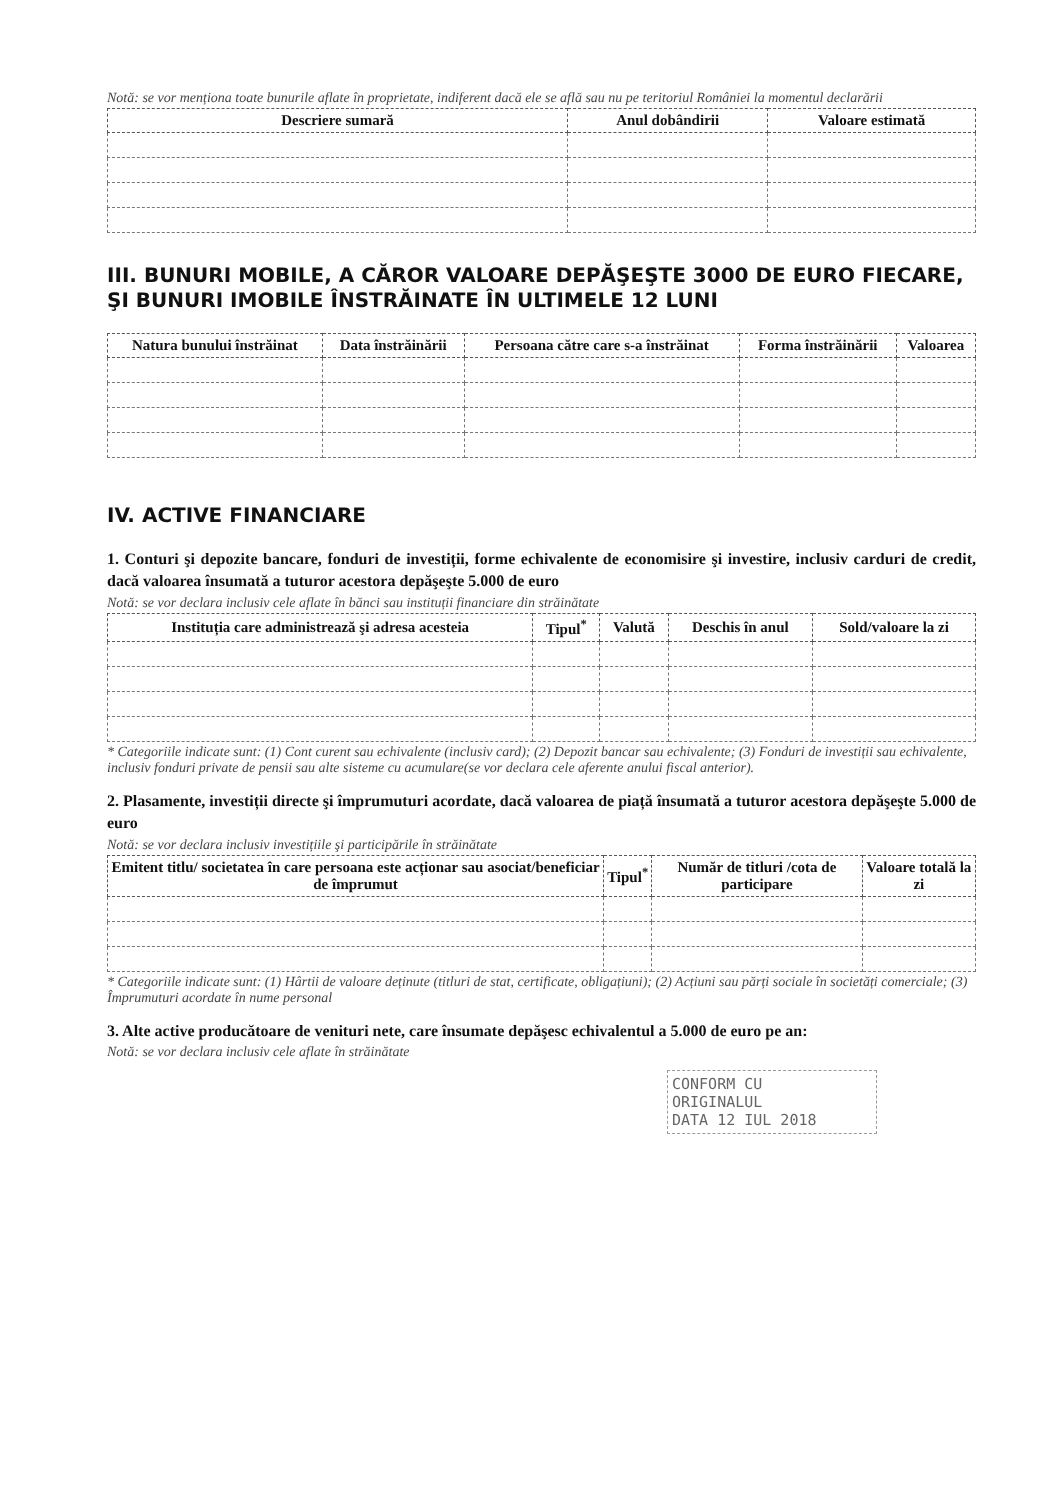Notă: se vor menționa toate bunurile aflate în proprietate, indiferent dacă ele se află sau nu pe teritoriul României la momentul declarării
| Descriere sumară | Anul dobândirii | Valoare estimată |
| --- | --- | --- |
III. BUNURI MOBILE, A CĂROR VALOARE DEPĂŞEŞTE 3000 DE EURO FIECARE, ŞI BUNURI IMOBILE ÎNSTRĂINATE ÎN ULTIMELE 12 LUNI
| Natura bunului înstrăinat | Data înstrăinării | Persoana către care s-a înstrăinat | Forma înstrăinării | Valoarea |
| --- | --- | --- | --- | --- |
IV. ACTIVE FINANCIARE
1. Conturi şi depozite bancare, fonduri de investiții, forme echivalente de economisire şi investire, inclusiv carduri de credit, dacă valoarea însumată a tuturor acestora depăşeşte 5.000 de euro
Notă: se vor declara inclusiv cele aflate în bănci sau instituții financiare din străinătate
| Instituția care administrează şi adresa acesteia | Tipul<sup>*</sup> | Valută | Deschis în anul | Sold/valoare la zi |
| --- | --- | --- | --- | --- |
* Categoriile indicate sunt: (1) Cont curent sau echivalente (inclusiv card); (2) Depozit bancar sau echivalente; (3) Fonduri de investiții sau echivalente, inclusiv fonduri private de pensii sau alte sisteme cu acumulare(se vor declara cele aferente anului fiscal anterior).
2. Plasamente, investiții directe şi împrumuturi acordate, dacă valoarea de piață însumată a tuturor acestora depăşeşte 5.000 de euro
Notă: se vor declara inclusiv investițiile şi participările în străinătate
| Emitent titlu/ societatea în care persoana este acționar sau asociat/beneficiar de împrumut | Tipul<sup>*</sup> | Număr de titluri /cota de participare | Valoare totală la zi |
| --- | --- | --- | --- |
* Categoriile indicate sunt: (1) Hârtii de valoare deținute (titluri de stat, certificate, obligațiuni); (2) Acțiuni sau părți sociale în societăți comerciale; (3) Împrumuturi acordate în nume personal
3. Alte active producătoare de venituri nete, care însumate depăşesc echivalentul a 5.000 de euro pe an:
Notă: se vor declara inclusiv cele aflate în străinătate
CONFORM CU
ORIGINALUL
DATA 12 IUL 2018